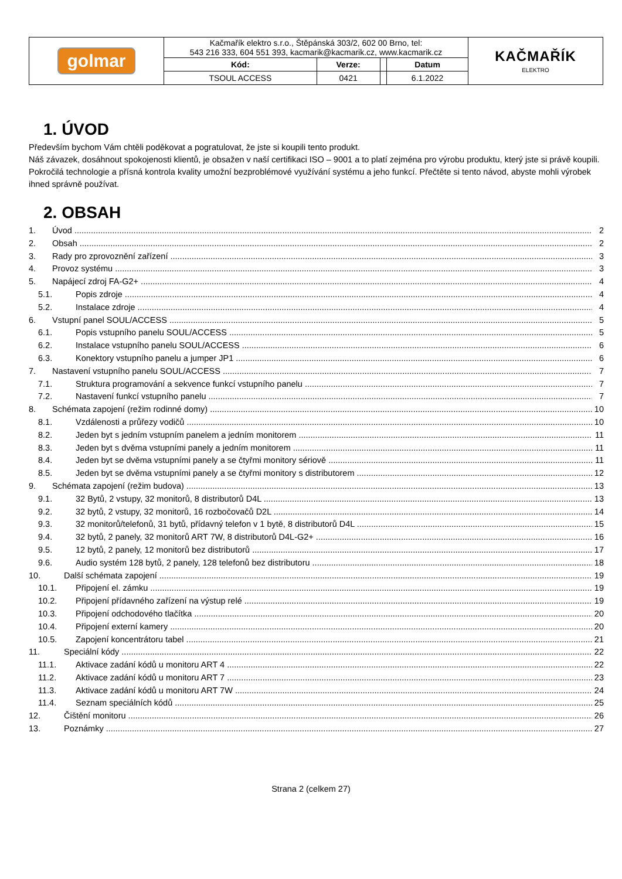| golmar | Kačmařík elektro s.r.o., Štěpánská 303/2, 602 00 Brno, tel: 543 216 333, 604 551 393, kacmarik@kacmarik.cz, www.kacmarik.cz | | | | KAČMAŘÍK ELEKTRO |
| | Kód: | Verze: | | Datum | |
| | TSOUL ACCESS | 0421 | | 6.1.2022 | |
1. ÚVOD
Především bychom Vám chtěli poděkovat a pogratulovat, že jste si koupili tento produkt.
Náš závazek, dosáhnout spokojenosti klientů, je obsažen v naší certifikaci ISO – 9001 a to platí zejména pro výrobu produktu, který jste si právě koupili.
Pokročilá technologie a přísná kontrola kvality umožní bezproblémové využívání systému a jeho funkcí. Přečtěte si tento návod, abyste mohli výrobek ihned správně používat.
2. OBSAH
1. Úvod 2
2. Obsah 2
3. Rady pro zprovoznění zařízení 3
4. Provoz systému 3
5. Napájecí zdroj FA-G2+ 4
5.1. Popis zdroje 4
5.2. Instalace zdroje 4
6. Vstupní panel SOUL/ACCESS 5
6.1. Popis vstupního panelu SOUL/ACCESS 5
6.2. Instalace vstupního panelu SOUL/ACCESS 6
6.3. Konektory vstupního panelu a jumper JP1 6
7. Nastavení vstupního panelu SOUL/ACCESS 7
7.1. Struktura programování a sekvence funkcí vstupního panelu 7
7.2. Nastavení funkcí vstupního panelu 7
8. Schémata zapojení (režim rodinné domy) 10
8.1. Vzdálenosti a průřezy vodičů 10
8.2. Jeden byt s jedním vstupním panelem a jedním monitorem 11
8.3. Jeden byt s dvěma vstupními panely a jedním monitorem 11
8.4. Jeden byt se dvěma vstupními panely a se čtyřmi monitory sériově 11
8.5. Jeden byt se dvěma vstupními panely a se čtyřmi monitory s distributorem 12
9. Schémata zapojení (režim budova) 13
9.1. 32 Bytů, 2 vstupy, 32 monitorů, 8 distributorů D4L 13
9.2. 32 bytů, 2 vstupy, 32 monitorů, 16 rozbočovačů D2L 14
9.3. 32 monitorů/telefonů, 31 bytů, přídavný telefon v 1 bytě, 8 distributorů D4L 15
9.4. 32 bytů, 2 panely, 32 monitorů ART 7W, 8 distributorů D4L-G2+ 16
9.5. 12 bytů, 2 panely, 12 monitorů bez distributorů 17
9.6. Audio systém 128 bytů, 2 panely, 128 telefonů bez distributoru 18
10. Další schémata zapojení 19
10.1. Připojení el. zámku 19
10.2. Připojení přídavného zařízení na výstup relé 19
10.3. Připojení odchodového tlačítka 20
10.4. Připojení externí kamery 20
10.5. Zapojení koncentrátoru tabel 21
11. Speciální kódy 22
11.1. Aktivace zadání kódů u monitoru ART 4 22
11.2. Aktivace zadání kódů u monitoru ART 7 23
11.3. Aktivace zadání kódů u monitoru ART 7W 24
11.4. Seznam speciálních kódů 25
12. Čištění monitoru 26
13. Poznámky 27
Strana 2 (celkem 27)